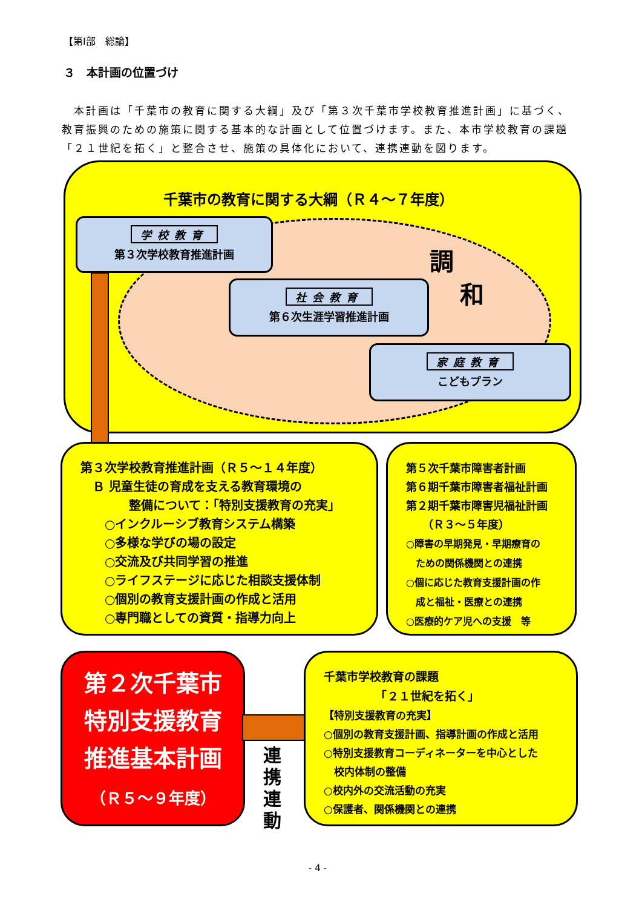【第Ⅰ部　総論】
３　本計画の位置づけ
　本計画は「千葉市の教育に関する大綱」及び「第３次千葉市学校教育推進計画」に基づく、教育振興のための施策に関する基本的な計画として位置づけます。また、本市学校教育の課題「２１世紀を拓く」と整合させ、施策の具体化において、連携連動を図ります。
千葉市の教育に関する大綱（Ｒ４～７年度）
調
和
学校教育
第３次学校教育推進計画
社会教育
第６次生涯学習推進計画
家庭教育
こどもプラン
第３次学校教育推進計画（Ｒ５～１４年度）
　Ｂ 児童生徒の育成を支える教育環境の
　　　　整備について：「特別支援教育の充実」
　　○インクルーシブ教育システム構築
　　○多様な学びの場の設定
　　○交流及び共同学習の推進
　　○ライフステージに応じた相談支援体制
　　○個別の教育支援計画の作成と活用
　　○専門職としての資質・指導力向上
第５次千葉市障害者計画
第６期千葉市障害者福祉計画
第２期千葉市障害児福祉計画
　　（Ｒ３～５年度）
○障害の早期発見・早期療育の
　ための関係機関との連携
○個に応じた教育支援計画の作
　成と福祉・医療との連携
○医療的ケア児への支援　等
第２次千葉市
特別支援教育
推進基本計画
（Ｒ５～９年度）
連携連動
千葉市学校教育の課題
　　　　　「２１世紀を拓く」
【特別支援教育の充実】
○個別の教育支援計画、指導計画の作成と活用
○特別支援教育コーディネーターを中心とした
　校内体制の整備
○校内外の交流活動の充実
○保護者、関係機関との連携
- 4 -